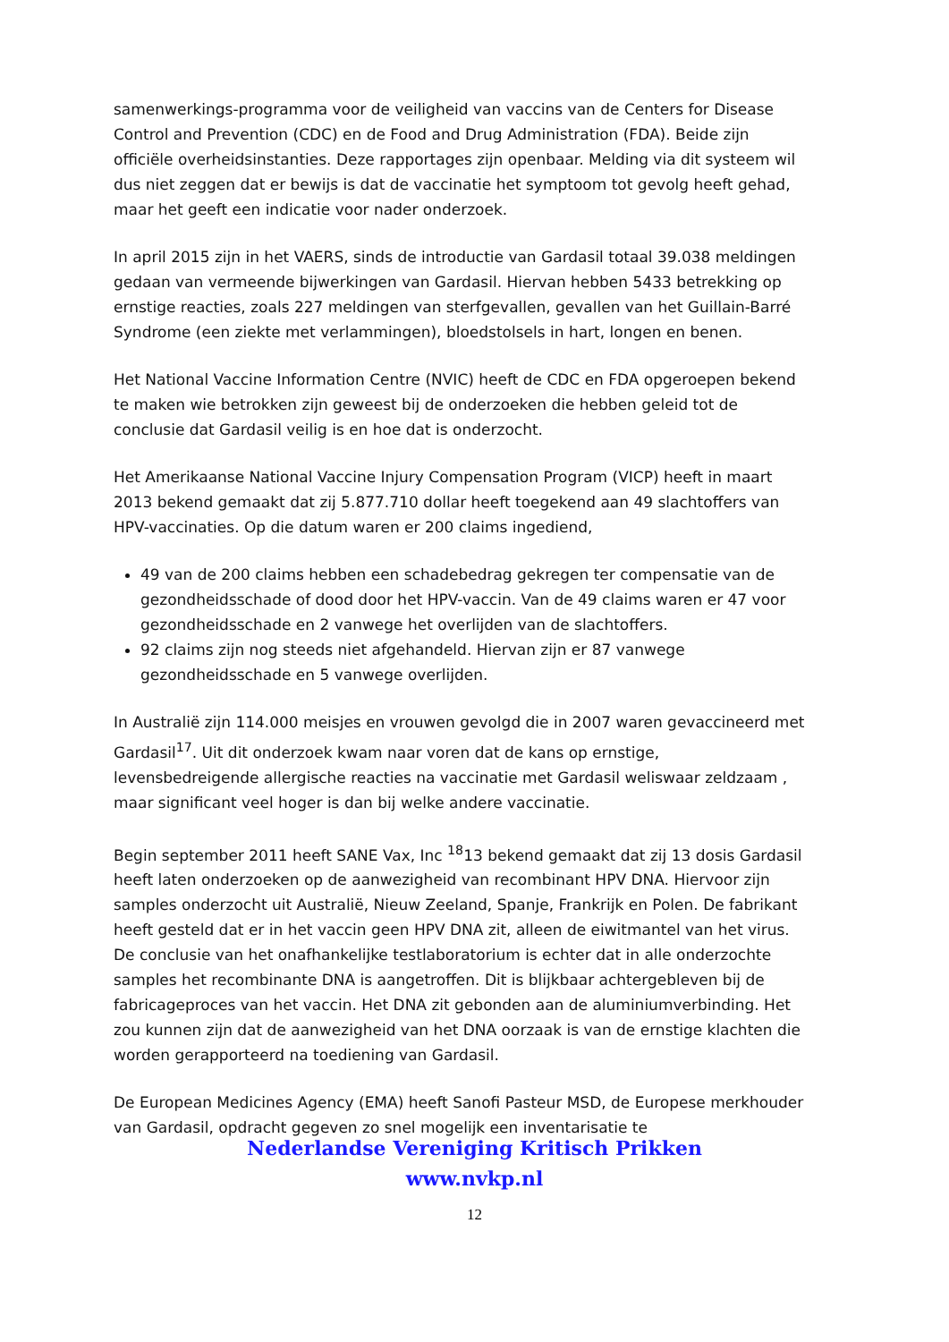samenwerkings-programma voor de veiligheid van vaccins van de Centers for Disease Control and Prevention (CDC) en de Food and Drug Administration (FDA). Beide zijn officiële overheidsinstanties. Deze rapportages zijn openbaar. Melding via dit systeem wil dus niet zeggen dat er bewijs is dat de vaccinatie het symptoom tot gevolg heeft gehad, maar het geeft een indicatie voor nader onderzoek.
In april 2015 zijn in het VAERS, sinds de introductie van Gardasil totaal 39.038 meldingen gedaan van vermeende bijwerkingen van Gardasil. Hiervan hebben 5433 betrekking op ernstige reacties, zoals 227 meldingen van sterfgevallen, gevallen van het Guillain-Barré Syndrome (een ziekte met verlammingen), bloedstolsels in hart, longen en benen.
Het National Vaccine Information Centre (NVIC) heeft de CDC en FDA opgeroepen bekend te maken wie betrokken zijn geweest bij de onderzoeken die hebben geleid tot de conclusie dat Gardasil veilig is en hoe dat is onderzocht.
Het Amerikaanse National Vaccine Injury Compensation Program (VICP) heeft in maart 2013 bekend gemaakt dat zij 5.877.710 dollar heeft toegekend aan 49 slachtoffers van HPV-vaccinaties. Op die datum waren er 200 claims ingediend,
49 van de 200 claims hebben een schadebedrag gekregen ter compensatie van de gezondheidsschade of dood door het HPV-vaccin. Van de 49 claims waren er 47 voor gezondheidsschade en 2 vanwege het overlijden van de slachtoffers.
92 claims zijn nog steeds niet afgehandeld. Hiervan zijn er 87 vanwege gezondheidsschade en 5 vanwege overlijden.
In Australië zijn 114.000 meisjes en vrouwen gevolgd die in 2007 waren gevaccineerd met Gardasil<sup>17</sup>. Uit dit onderzoek kwam naar voren dat de kans op ernstige, levensbedreigende allergische reacties na vaccinatie met Gardasil weliswaar zeldzaam , maar significant veel hoger is dan bij welke andere vaccinatie.
Begin september 2011 heeft SANE Vax, Inc <sup>18</sup>13 bekend gemaakt dat zij 13 dosis Gardasil heeft laten onderzoeken op de aanwezigheid van recombinant HPV DNA. Hiervoor zijn samples onderzocht uit Australië, Nieuw Zeeland, Spanje, Frankrijk en Polen. De fabrikant heeft gesteld dat er in het vaccin geen HPV DNA zit, alleen de eiwitmantel van het virus. De conclusie van het onafhankelijke testlaboratorium is echter dat in alle onderzochte samples het recombinante DNA is aangetroffen. Dit is blijkbaar achtergebleven bij de fabricageproces van het vaccin. Het DNA zit gebonden aan de aluminiumverbinding. Het zou kunnen zijn dat de aanwezigheid van het DNA oorzaak is van de ernstige klachten die worden gerapporteerd na toediening van Gardasil.
De European Medicines Agency (EMA) heeft Sanofi Pasteur MSD, de Europese merkhouder van Gardasil, opdracht gegeven zo snel mogelijk een inventarisatie te
Nederlandse Vereniging Kritisch Prikken
www.nvkp.nl
12